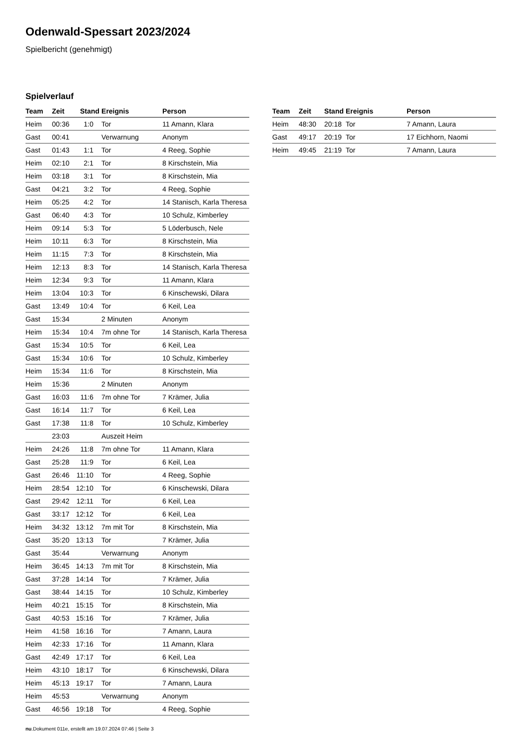Odenwald-Spessart 2023/2024
Spielbericht (genehmigt)
Spielverlauf
| Team | Zeit | Stand | Ereignis | Person |
| --- | --- | --- | --- | --- |
| Heim | 00:36 | 1:0 | Tor | 11 Amann, Klara |
| Gast | 00:41 | | Verwarnung | Anonym |
| Gast | 01:43 | 1:1 | Tor | 4 Reeg, Sophie |
| Heim | 02:10 | 2:1 | Tor | 8 Kirschstein, Mia |
| Heim | 03:18 | 3:1 | Tor | 8 Kirschstein, Mia |
| Gast | 04:21 | 3:2 | Tor | 4 Reeg, Sophie |
| Heim | 05:25 | 4:2 | Tor | 14 Stanisch, Karla Theresa |
| Gast | 06:40 | 4:3 | Tor | 10 Schulz, Kimberley |
| Heim | 09:14 | 5:3 | Tor | 5 Löderbusch, Nele |
| Heim | 10:11 | 6:3 | Tor | 8 Kirschstein, Mia |
| Heim | 11:15 | 7:3 | Tor | 8 Kirschstein, Mia |
| Heim | 12:13 | 8:3 | Tor | 14 Stanisch, Karla Theresa |
| Heim | 12:34 | 9:3 | Tor | 11 Amann, Klara |
| Heim | 13:04 | 10:3 | Tor | 6 Kinschewski, Dilara |
| Gast | 13:49 | 10:4 | Tor | 6 Keil, Lea |
| Gast | 15:34 | | 2 Minuten | Anonym |
| Heim | 15:34 | 10:4 | 7m ohne Tor | 14 Stanisch, Karla Theresa |
| Gast | 15:34 | 10:5 | Tor | 6 Keil, Lea |
| Gast | 15:34 | 10:6 | Tor | 10 Schulz, Kimberley |
| Heim | 15:34 | 11:6 | Tor | 8 Kirschstein, Mia |
| Heim | 15:36 | | 2 Minuten | Anonym |
| Gast | 16:03 | 11:6 | 7m ohne Tor | 7 Krämer, Julia |
| Gast | 16:14 | 11:7 | Tor | 6 Keil, Lea |
| Gast | 17:38 | 11:8 | Tor | 10 Schulz, Kimberley |
| | 23:03 | | Auszeit Heim | |
| Heim | 24:26 | 11:8 | 7m ohne Tor | 11 Amann, Klara |
| Gast | 25:28 | 11:9 | Tor | 6 Keil, Lea |
| Gast | 26:46 | 11:10 | Tor | 4 Reeg, Sophie |
| Heim | 28:54 | 12:10 | Tor | 6 Kinschewski, Dilara |
| Gast | 29:42 | 12:11 | Tor | 6 Keil, Lea |
| Gast | 33:17 | 12:12 | Tor | 6 Keil, Lea |
| Heim | 34:32 | 13:12 | 7m mit Tor | 8 Kirschstein, Mia |
| Gast | 35:20 | 13:13 | Tor | 7 Krämer, Julia |
| Gast | 35:44 | | Verwarnung | Anonym |
| Heim | 36:45 | 14:13 | 7m mit Tor | 8 Kirschstein, Mia |
| Gast | 37:28 | 14:14 | Tor | 7 Krämer, Julia |
| Gast | 38:44 | 14:15 | Tor | 10 Schulz, Kimberley |
| Heim | 40:21 | 15:15 | Tor | 8 Kirschstein, Mia |
| Gast | 40:53 | 15:16 | Tor | 7 Krämer, Julia |
| Heim | 41:58 | 16:16 | Tor | 7 Amann, Laura |
| Heim | 42:33 | 17:16 | Tor | 11 Amann, Klara |
| Gast | 42:49 | 17:17 | Tor | 6 Keil, Lea |
| Heim | 43:10 | 18:17 | Tor | 6 Kinschewski, Dilara |
| Heim | 45:13 | 19:17 | Tor | 7 Amann, Laura |
| Heim | 45:53 | | Verwarnung | Anonym |
| Gast | 46:56 | 19:18 | Tor | 4 Reeg, Sophie |
| Team | Zeit | Stand | Ereignis | Person |
| --- | --- | --- | --- | --- |
| Heim | 48:30 | 20:18 | Tor | 7 Amann, Laura |
| Gast | 49:17 | 20:19 | Tor | 17 Eichhorn, Naomi |
| Heim | 49:45 | 21:19 | Tor | 7 Amann, Laura |
nu.Dokument 011e, erstellt am 19.07.2024 07:46 | Seite 3